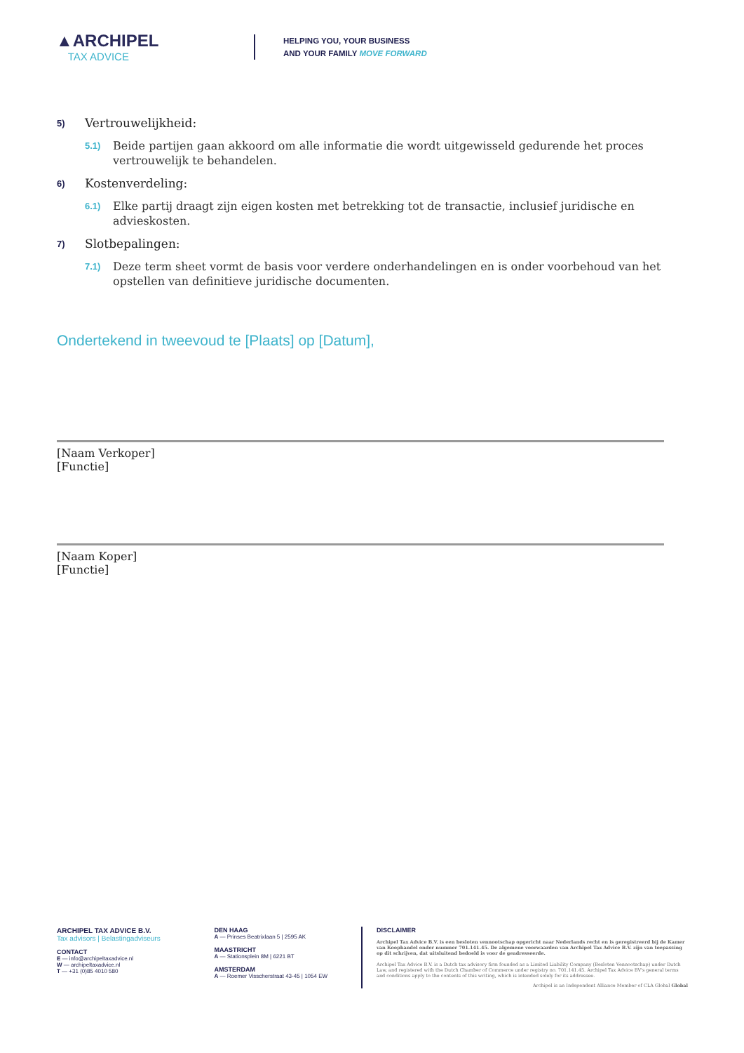▲ARCHIPEL
TAX ADVICE
HELPING YOU, YOUR BUSINESS
AND YOUR FAMILY MOVE FORWARD
5) Vertrouwelijkheid:
5.1) Beide partijen gaan akkoord om alle informatie die wordt uitgewisseld gedurende het proces vertrouwelijk te behandelen.
6) Kostenverdeling:
6.1) Elke partij draagt zijn eigen kosten met betrekking tot de transactie, inclusief juridische en advieskosten.
7) Slotbepalingen:
7.1) Deze term sheet vormt de basis voor verdere onderhandelingen en is onder voorbehoud van het opstellen van definitieve juridische documenten.
Ondertekend in tweevoud te [Plaats] op [Datum],
[Naam Verkoper]
[Functie]
[Naam Koper]
[Functie]
ARCHIPEL TAX ADVICE B.V.
Tax advisors | Belastingadviseurs
CONTACT
E — info@archipeltaxadvice.nl
W — archipeltaxadvice.nl
T — +31 (0)85 4010 580
DEN HAAG
A — Prinses Beatrixlaan 5 | 2595 AK
MAASTRICHT
A — Stationsplein 8M | 6221 BT
AMSTERDAM
A — Roemer Visscherstraat 43-45 | 1054 EW
DISCLAIMER
Archipel Tax Advice B.V. is een besloten vennootschap opgericht naar Nederlands recht en is geregistreerd bij de Kamer van Koophandel onder nummer 701.141.45. De algemene voorwaarden van Archipel Tax Advice B.V. zijn van toepassing op dit schrijven, dat uitsluitend bedoeld is voor de geadresseerde.
Archipel Tax Advice B.V. is a Dutch tax advisory firm founded as a Limited Liability Company (Besloten Vennootschap) under Dutch Law, and registered with the Dutch Chamber of Commerce under registry no. 701.141.45. Archipel Tax Advice BV's general terms and conditions apply to the contents of this writing, which is intended solely for its addressee.
Archipel is an Independent Alliance Member of CLA Global Global